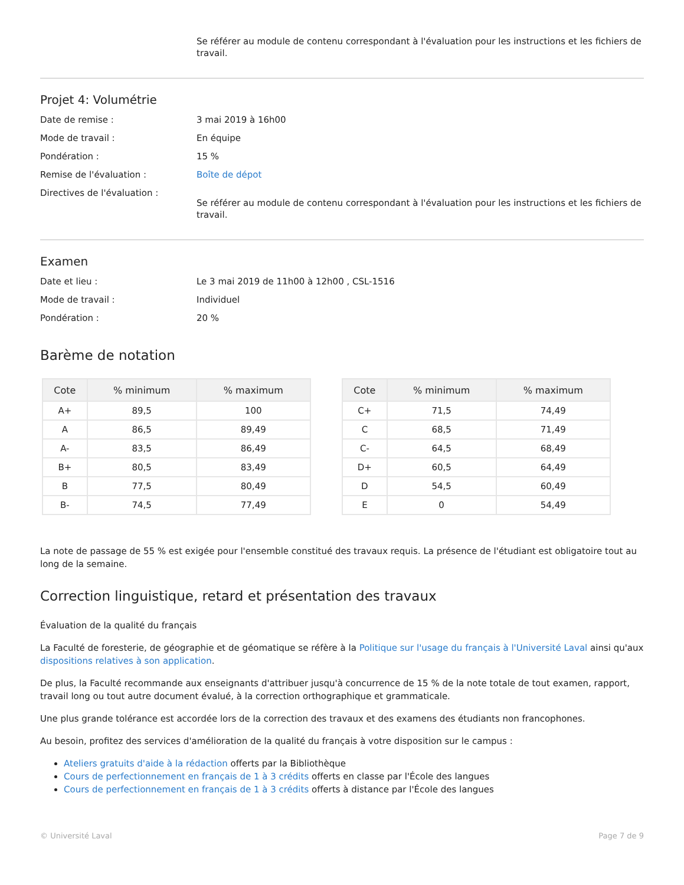Se référer au module de contenu correspondant à l'évaluation pour les instructions et les fichiers de travail.
Projet 4: Volumétrie
Date de remise : 3 mai 2019 à 16h00
Mode de travail : En équipe
Pondération : 15 %
Remise de l'évaluation : Boîte de dépot
Directives de l'évaluation :
Se référer au module de contenu correspondant à l'évaluation pour les instructions et les fichiers de travail.
Examen
Date et lieu : Le 3 mai 2019 de 11h00 à 12h00 , CSL-1516
Mode de travail : Individuel
Pondération : 20 %
Barème de notation
| Cote | % minimum | % maximum |
| --- | --- | --- |
| A+ | 89,5 | 100 |
| A | 86,5 | 89,49 |
| A- | 83,5 | 86,49 |
| B+ | 80,5 | 83,49 |
| B | 77,5 | 80,49 |
| B- | 74,5 | 77,49 |
| Cote | % minimum | % maximum |
| --- | --- | --- |
| C+ | 71,5 | 74,49 |
| C | 68,5 | 71,49 |
| C- | 64,5 | 68,49 |
| D+ | 60,5 | 64,49 |
| D | 54,5 | 60,49 |
| E | 0 | 54,49 |
La note de passage de 55 % est exigée pour l'ensemble constitué des travaux requis. La présence de l'étudiant est obligatoire tout au long de la semaine.
Correction linguistique, retard et présentation des travaux
Évaluation de la qualité du français
La Faculté de foresterie, de géographie et de géomatique se réfère à la Politique sur l'usage du français à l'Université Laval ainsi qu'aux dispositions relatives à son application.
De plus, la Faculté recommande aux enseignants d'attribuer jusqu'à concurrence de 15 % de la note totale de tout examen, rapport, travail long ou tout autre document évalué, à la correction orthographique et grammaticale.
Une plus grande tolérance est accordée lors de la correction des travaux et des examens des étudiants non francophones.
Au besoin, profitez des services d'amélioration de la qualité du français à votre disposition sur le campus :
Ateliers gratuits d'aide à la rédaction offerts par la Bibliothèque
Cours de perfectionnement en français de 1 à 3 crédits offerts en classe par l'École des langues
Cours de perfectionnement en français de 1 à 3 crédits offerts à distance par l'École des langues
© Université Laval Page 7 de 9